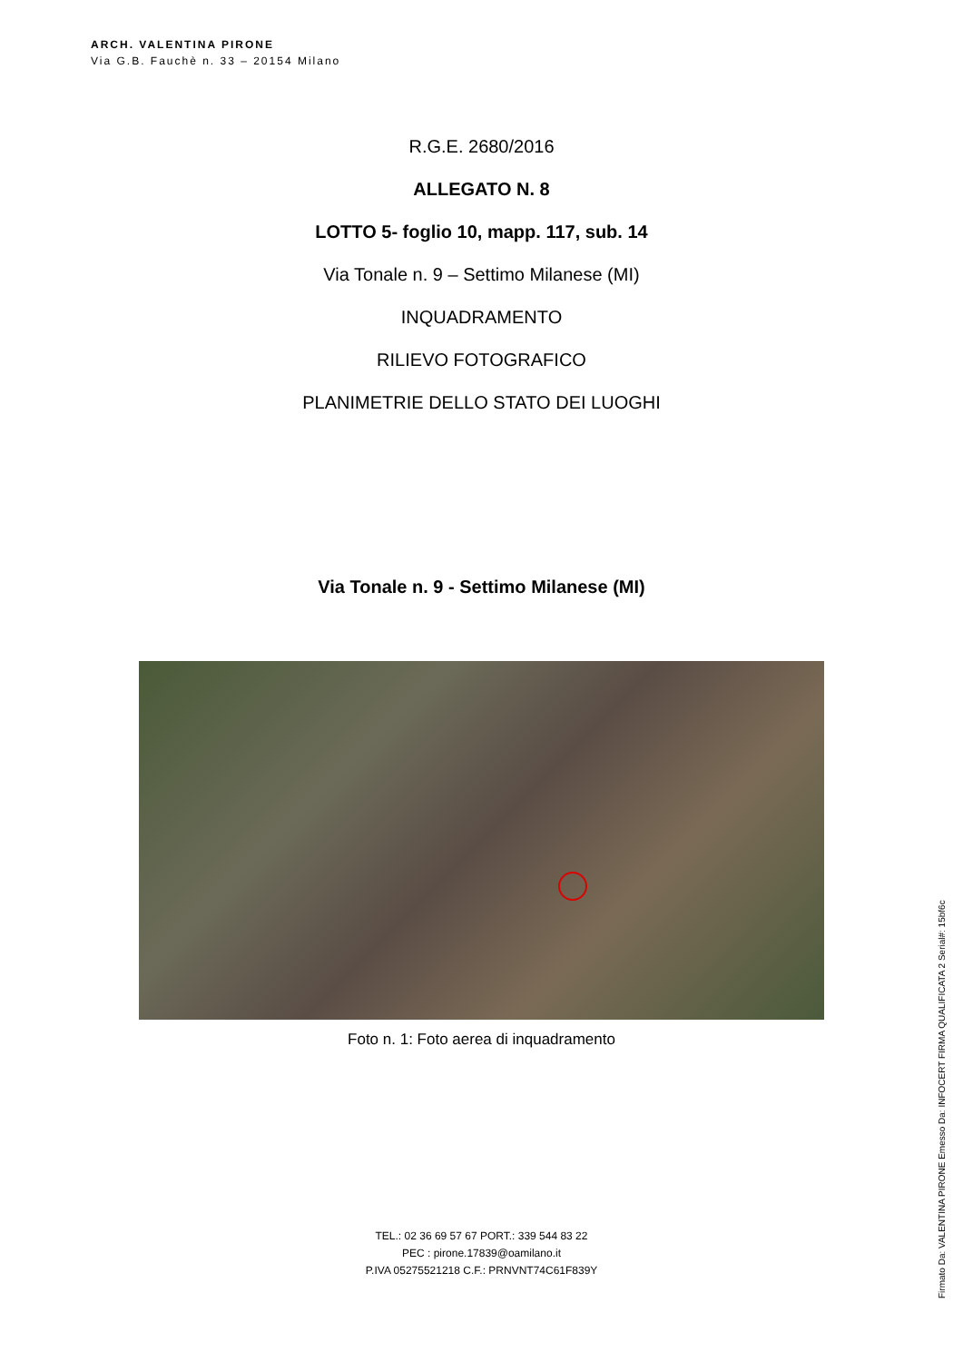ARCH. VALENTINA PIRONE
Via G.B. Fauchè n. 33 – 20154 Milano
R.G.E. 2680/2016
ALLEGATO N. 8
LOTTO 5- foglio 10, mapp. 117, sub. 14
Via Tonale n. 9 – Settimo Milanese (MI)
INQUADRAMENTO
RILIEVO FOTOGRAFICO
PLANIMETRIE DELLO STATO DEI LUOGHI
Via Tonale n. 9 - Settimo Milanese (MI)
Foto n. 1: Foto aerea di inquadramento
TEL.: 02 36 69 57 67 PORT.: 339 544 83 22
PEC : pirone.17839@oamilano.it
P.IVA 05275521218 C.F.: PRNVNT74C61F839Y
Firmato Da: VALENTINA PIRONE Emesso Da: INFOCERT FIRMA QUALIFICATA 2 Serial#: 15bf6c